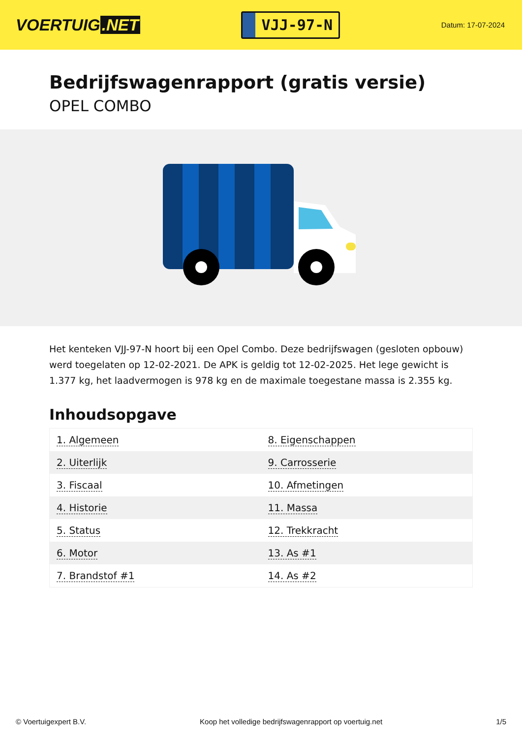VOERTUIG.NET
VJJ-97-N
Datum: 17-07-2024
Bedrijfswagenrapport (gratis versie)
OPEL COMBO
Het kenteken VJJ-97-N hoort bij een Opel Combo. Deze bedrijfswagen (gesloten opbouw) werd toegelaten op 12-02-2021. De APK is geldig tot 12-02-2025. Het lege gewicht is 1.377 kg, het laadvermogen is 978 kg en de maximale toegestane massa is 2.355 kg.
Inhoudsopgave
| 1. Algemeen | 8. Eigenschappen |
| 2. Uiterlijk | 9. Carrosserie |
| 3. Fiscaal | 10. Afmetingen |
| 4. Historie | 11. Massa |
| 5. Status | 12. Trekkracht |
| 6. Motor | 13. As #1 |
| 7. Brandstof #1 | 14. As #2 |
© Voertuigexpert B.V. Koop het volledige bedrijfswagenrapport op voertuig.net 1/5